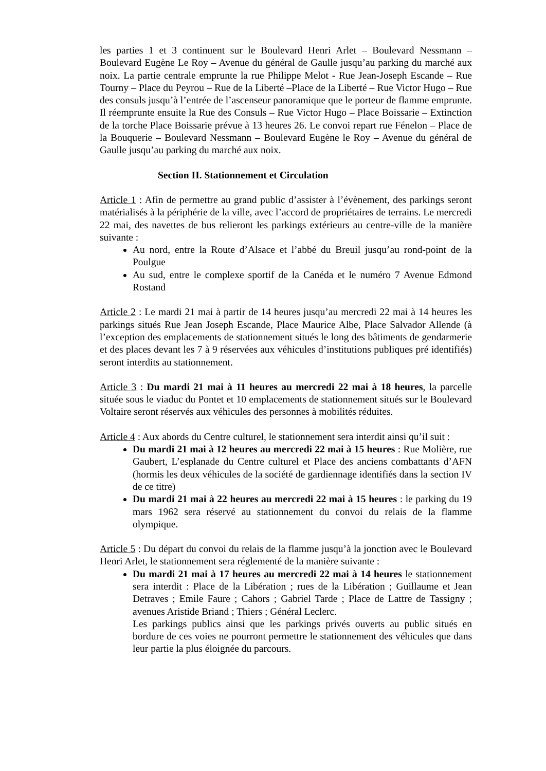les parties 1 et 3 continuent sur le Boulevard Henri Arlet – Boulevard Nessmann – Boulevard Eugène Le Roy – Avenue du général de Gaulle jusqu’au parking du marché aux noix. La partie centrale emprunte la rue Philippe Melot - Rue Jean-Joseph Escande – Rue Tourny – Place du Peyrou – Rue de la Liberté –Place de la Liberté – Rue Victor Hugo – Rue des consuls jusqu’à l’entrée de l’ascenseur panoramique que le porteur de flamme emprunte. Il réemprunte ensuite la Rue des Consuls – Rue Victor Hugo – Place Boissarie – Extinction de la torche Place Boissarie prévue à 13 heures 26. Le convoi repart rue Fénelon – Place de la Bouquerie – Boulevard Nessmann – Boulevard Eugène le Roy – Avenue du général de Gaulle jusqu’au parking du marché aux noix.
Section II. Stationnement et Circulation
Article 1 : Afin de permettre au grand public d’assister à l’évènement, des parkings seront matérialisés à la périphérie de la ville, avec l’accord de propriétaires de terrains. Le mercredi 22 mai, des navettes de bus relieront les parkings extérieurs au centre-ville de la manière suivante :
Au nord, entre la Route d’Alsace et l’abbé du Breuil jusqu’au rond-point de la Poulgue
Au sud, entre le complexe sportif de la Canéda et le numéro 7 Avenue Edmond Rostand
Article 2 : Le mardi 21 mai à partir de 14 heures jusqu’au mercredi 22 mai à 14 heures les parkings situés Rue Jean Joseph Escande, Place Maurice Albe, Place Salvador Allende (à l’exception des emplacements de stationnement situés le long des bâtiments de gendarmerie et des places devant les 7 à 9 réservées aux véhicules d’institutions publiques pré identifiés) seront interdits au stationnement.
Article 3 : Du mardi 21 mai à 11 heures au mercredi 22 mai à 18 heures, la parcelle située sous le viaduc du Pontet et 10 emplacements de stationnement situés sur le Boulevard Voltaire seront réservés aux véhicules des personnes à mobilités réduites.
Article 4 : Aux abords du Centre culturel, le stationnement sera interdit ainsi qu’il suit :
Du mardi 21 mai à 12 heures au mercredi 22 mai à 15 heures : Rue Molière, rue Gaubert, L’esplanade du Centre culturel et Place des anciens combattants d’AFN (hormis les deux véhicules de la société de gardiennage identifiés dans la section IV de ce titre)
Du mardi 21 mai à 22 heures au mercredi 22 mai à 15 heures : le parking du 19 mars 1962 sera réservé au stationnement du convoi du relais de la flamme olympique.
Article 5 : Du départ du convoi du relais de la flamme jusqu’à la jonction avec le Boulevard Henri Arlet, le stationnement sera réglementé de la manière suivante :
Du mardi 21 mai à 17 heures au mercredi 22 mai à 14 heures le stationnement sera interdit : Place de la Libération ; rues de la Libération ; Guillaume et Jean Detraves ; Emile Faure ; Cahors ; Gabriel Tarde ; Place de Lattre de Tassigny ; avenues Aristide Briand ; Thiers ; Général Leclerc.
Les parkings publics ainsi que les parkings privés ouverts au public situés en bordure de ces voies ne pourront permettre le stationnement des véhicules que dans leur partie la plus éloignée du parcours.